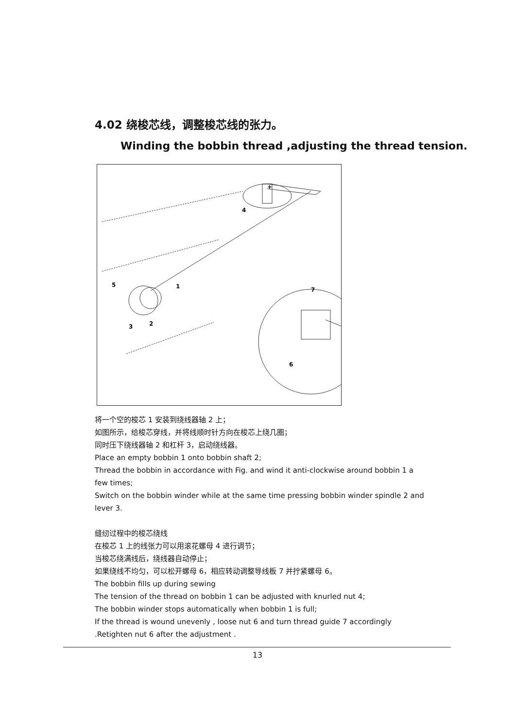4.02 绕梭芯线，调整梭芯线的张力。
Winding the bobbin thread ,adjusting the thread tension.
4
+
5
1
3
2
6
7
将一个空的梭芯 1 安装到绕线器轴 2 上；
如图所示，给梭芯穿线，并将线顺时针方向在梭芯上绕几圈；
同时压下绕线器轴 2 和杠杆 3，启动绕线器。
Place an empty bobbin 1 onto bobbin shaft 2;
Thread the bobbin in accordance with Fig. and wind it anti-clockwise around bobbin 1 a few times;
Switch on the bobbin winder while at the same time pressing bobbin winder spindle 2 and lever 3.
缝纫过程中的梭芯绕线
在梭芯 1 上的线张力可以用滚花螺母 4 进行调节；
当梭芯绕满线后，绕线器自动停止；
如果绕线不均匀，可以松开螺母 6，相应转动调整导线板 7 并拧紧螺母 6。
The bobbin fills up during sewing
The tension of the thread on bobbin 1 can be adjusted with knurled nut 4;
The bobbin winder stops automatically when bobbin 1 is full;
If the thread is wound unevenly , loose nut 6 and turn thread guide 7 accordingly .Retighten nut 6 after the adjustment .
13